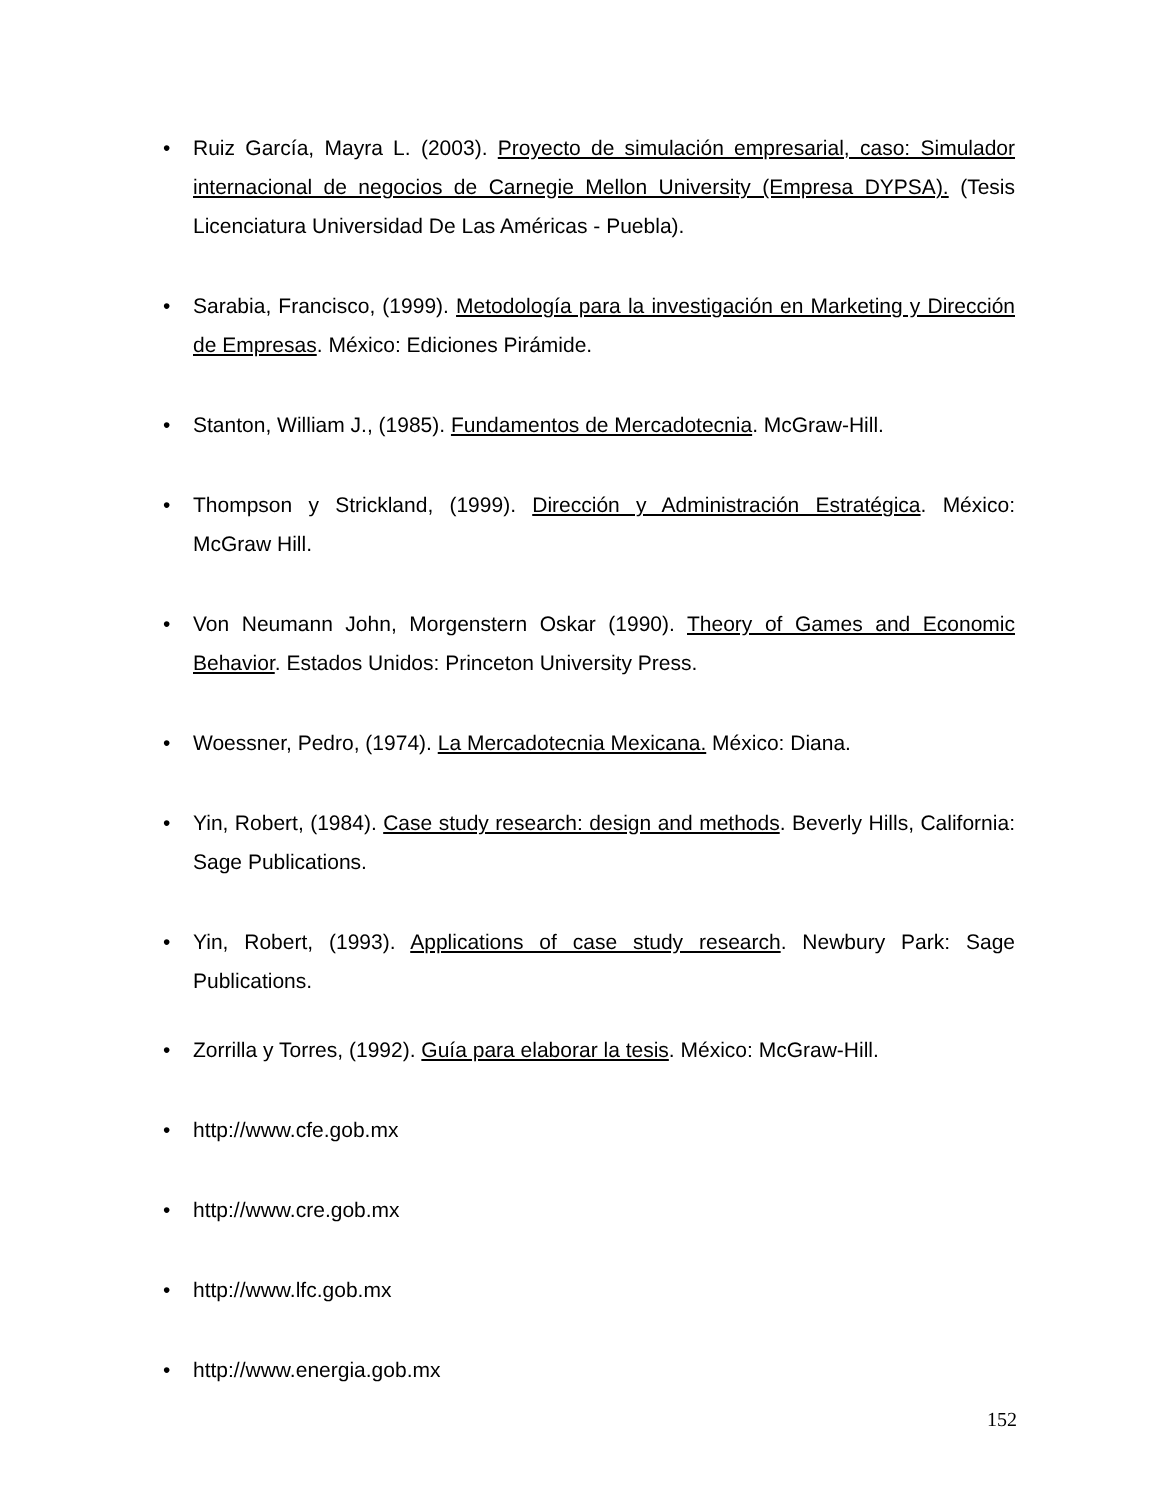• Ruiz García, Mayra L. (2003). Proyecto de simulación empresarial, caso: Simulador internacional de negocios de Carnegie Mellon University (Empresa DYPSA). (Tesis Licenciatura Universidad De Las Américas - Puebla).
• Sarabia, Francisco, (1999). Metodología para la investigación en Marketing y Dirección de Empresas. México: Ediciones Pirámide.
• Stanton, William J., (1985). Fundamentos de Mercadotecnia. McGraw-Hill.
• Thompson y Strickland, (1999). Dirección y Administración Estratégica. México: McGraw Hill.
• Von Neumann John, Morgenstern Oskar (1990). Theory of Games and Economic Behavior. Estados Unidos: Princeton University Press.
• Woessner, Pedro, (1974). La Mercadotecnia Mexicana. México: Diana.
• Yin, Robert, (1984). Case study research: design and methods. Beverly Hills, California: Sage Publications.
• Yin, Robert, (1993). Applications of case study research. Newbury Park: Sage Publications.
• Zorrilla y Torres, (1992). Guía para elaborar la tesis. México: McGraw-Hill.
• http://www.cfe.gob.mx
• http://www.cre.gob.mx
• http://www.lfc.gob.mx
• http://www.energia.gob.mx
152